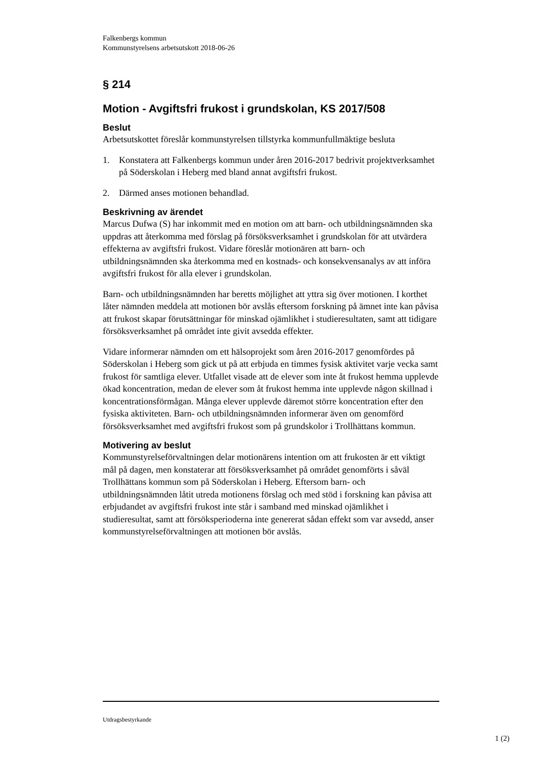Falkenbergs kommun
Kommunstyrelsens arbetsutskott 2018-06-26
§ 214
Motion - Avgiftsfri frukost i grundskolan, KS 2017/508
Beslut
Arbetsutskottet föreslår kommunstyrelsen tillstyrka kommunfullmäktige besluta
1. Konstatera att Falkenbergs kommun under åren 2016-2017 bedrivit projektverksamhet på Söderskolan i Heberg med bland annat avgiftsfri frukost.
2. Därmed anses motionen behandlad.
Beskrivning av ärendet
Marcus Dufwa (S) har inkommit med en motion om att barn- och utbildningsnämnden ska uppdras att återkomma med förslag på försöksverksamhet i grundskolan för att utvärdera effekterna av avgiftsfri frukost. Vidare föreslår motionären att barn- och utbildningsnämnden ska återkomma med en kostnads- och konsekvensanalys av att införa avgiftsfri frukost för alla elever i grundskolan.
Barn- och utbildningsnämnden har beretts möjlighet att yttra sig över motionen. I korthet låter nämnden meddela att motionen bör avslås eftersom forskning på ämnet inte kan påvisa att frukost skapar förutsättningar för minskad ojämlikhet i studieresultaten, samt att tidigare försöksverksamhet på området inte givit avsedda effekter.
Vidare informerar nämnden om ett hälsoprojekt som åren 2016-2017 genomfördes på Söderskolan i Heberg som gick ut på att erbjuda en timmes fysisk aktivitet varje vecka samt frukost för samtliga elever. Utfallet visade att de elever som inte åt frukost hemma upplevde ökad koncentration, medan de elever som åt frukost hemma inte upplevde någon skillnad i koncentrationsförmågan. Många elever upplevde däremot större koncentration efter den fysiska aktiviteten. Barn- och utbildningsnämnden informerar även om genomförd försöksverksamhet med avgiftsfri frukost som på grundskolor i Trollhättans kommun.
Motivering av beslut
Kommunstyrelseförvaltningen delar motionärens intention om att frukosten är ett viktigt mål på dagen, men konstaterar att försöksverksamhet på området genomförts i såväl Trollhättans kommun som på Söderskolan i Heberg. Eftersom barn- och utbildningsnämnden låtit utreda motionens förslag och med stöd i forskning kan påvisa att erbjudandet av avgiftsfri frukost inte står i samband med minskad ojämlikhet i studieresultat, samt att försöksperioderna inte genererat sådan effekt som var avsedd, anser kommunstyrelseförvaltningen att motionen bör avslås.
Utdragsbestyrkande
1 (2)